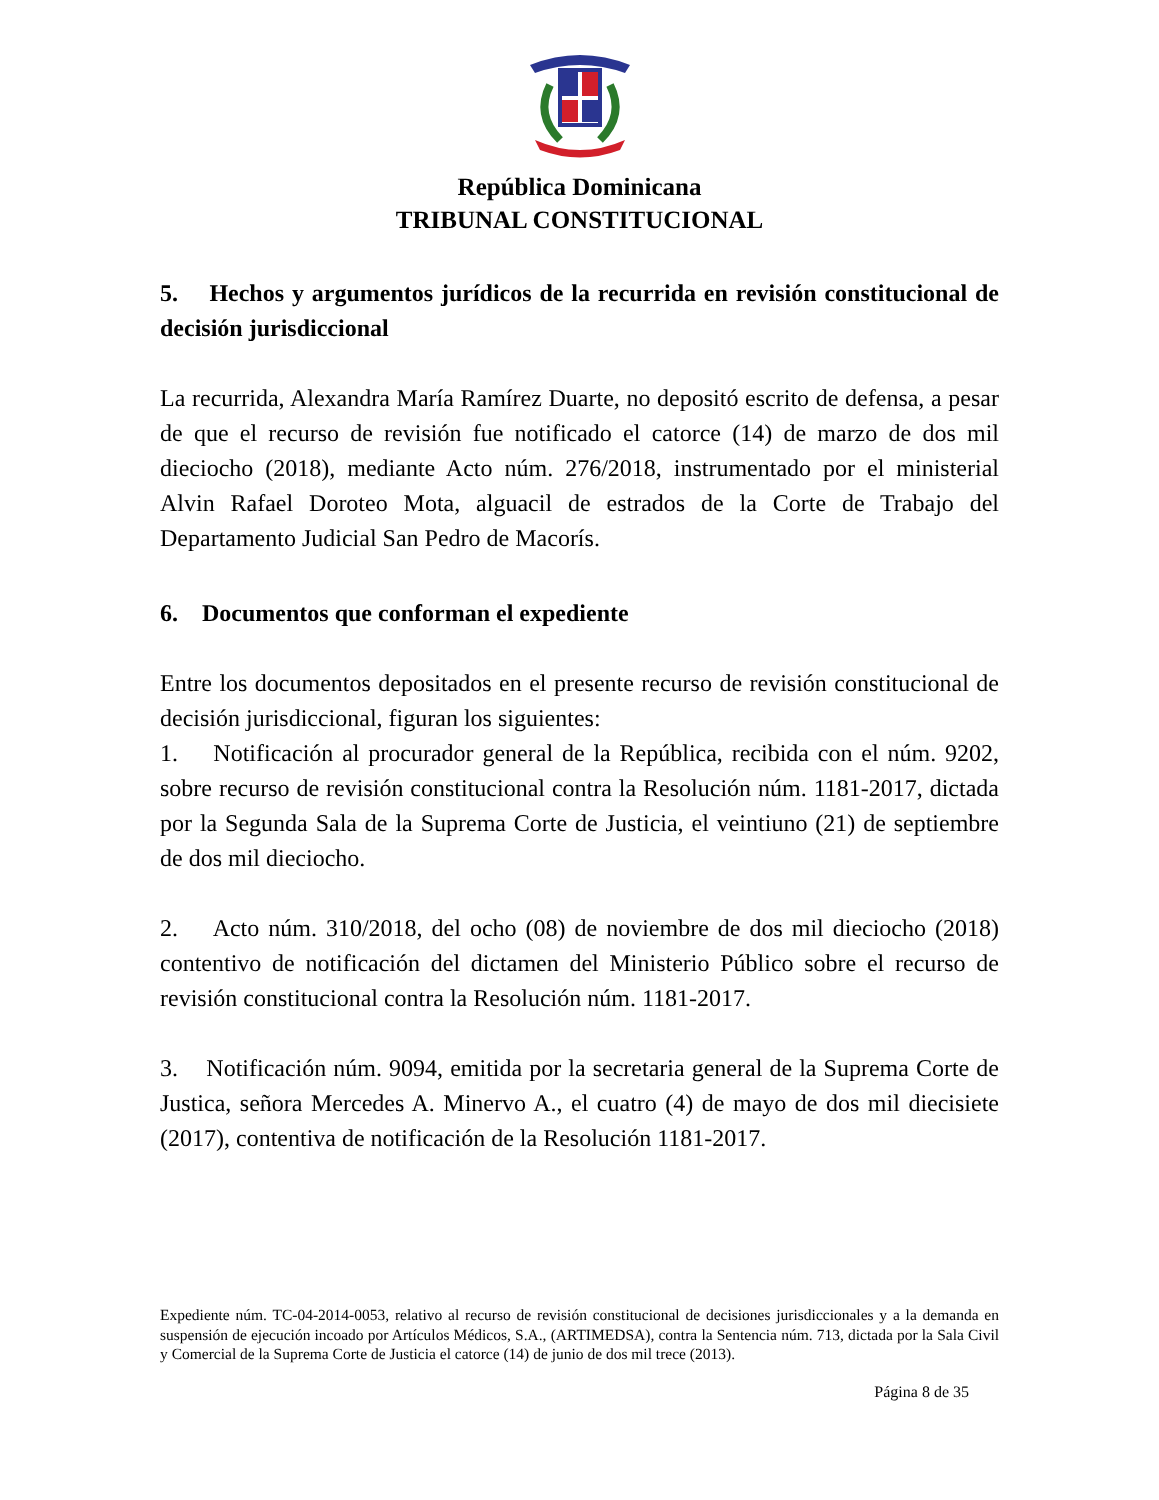República Dominicana
TRIBUNAL CONSTITUCIONAL
5. Hechos y argumentos jurídicos de la recurrida en revisión constitucional de decisión jurisdiccional
La recurrida, Alexandra María Ramírez Duarte, no depositó escrito de defensa, a pesar de que el recurso de revisión fue notificado el catorce (14) de marzo de dos mil dieciocho (2018), mediante Acto núm. 276/2018, instrumentado por el ministerial Alvin Rafael Doroteo Mota, alguacil de estrados de la Corte de Trabajo del Departamento Judicial San Pedro de Macorís.
6. Documentos que conforman el expediente
Entre los documentos depositados en el presente recurso de revisión constitucional de decisión jurisdiccional, figuran los siguientes:
1. Notificación al procurador general de la República, recibida con el núm. 9202, sobre recurso de revisión constitucional contra la Resolución núm. 1181-2017, dictada por la Segunda Sala de la Suprema Corte de Justicia, el veintiuno (21) de septiembre de dos mil dieciocho.
2. Acto núm. 310/2018, del ocho (08) de noviembre de dos mil dieciocho (2018) contentivo de notificación del dictamen del Ministerio Público sobre el recurso de revisión constitucional contra la Resolución núm. 1181-2017.
3. Notificación núm. 9094, emitida por la secretaria general de la Suprema Corte de Justica, señora Mercedes A. Minervo A., el cuatro (4) de mayo de dos mil diecisiete (2017), contentiva de notificación de la Resolución 1181-2017.
Expediente núm. TC-04-2014-0053, relativo al recurso de revisión constitucional de decisiones jurisdiccionales y a la demanda en suspensión de ejecución incoado por Artículos Médicos, S.A., (ARTIMEDSA), contra la Sentencia núm. 713, dictada por la Sala Civil y Comercial de la Suprema Corte de Justicia el catorce (14) de junio de dos mil trece (2013).
Página 8 de 35